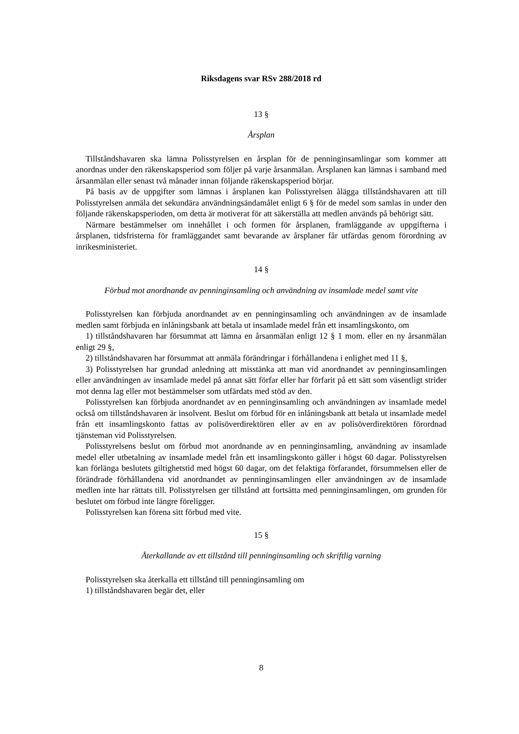Riksdagens svar RSv 288/2018 rd
13 §
Årsplan
Tillståndshavaren ska lämna Polisstyrelsen en årsplan för de penninginsamlingar som kommer att anordnas under den räkenskapsperiod som följer på varje årsanmälan. Årsplanen kan lämnas i samband med årsanmälan eller senast två månader innan följande räkenskapsperiod börjar.
På basis av de uppgifter som lämnas i årsplanen kan Polisstyrelsen ålägga tillståndshavaren att till Polisstyrelsen anmäla det sekundära användningsändamålet enligt 6 § för de medel som samlas in under den följande räkenskapsperioden, om detta är motiverat för att säkerställa att medlen används på behörigt sätt.
Närmare bestämmelser om innehållet i och formen för årsplanen, framläggande av uppgifterna i årsplanen, tidsfristerna för framläggandet samt bevarande av årsplaner får utfärdas genom förordning av inrikesministeriet.
14 §
Förbud mot anordnande av penninginsamling och användning av insamlade medel samt vite
Polisstyrelsen kan förbjuda anordnandet av en penninginsamling och användningen av de insamlade medlen samt förbjuda en inlåningsbank att betala ut insamlade medel från ett insamlingskonto, om
1) tillståndshavaren har försummat att lämna en årsanmälan enligt 12 § 1 mom. eller en ny årsanmälan enligt 29 §,
2) tillståndshavaren har försummat att anmäla förändringar i förhållandena i enlighet med 11 §,
3) Polisstyrelsen har grundad anledning att misstänka att man vid anordnandet av penninginsamlingen eller användningen av insamlade medel på annat sätt förfar eller har förfarit på ett sätt som väsentligt strider mot denna lag eller mot bestämmelser som utfärdats med stöd av den.
Polisstyrelsen kan förbjuda anordnandet av en penninginsamling och användningen av insamlade medel också om tillståndshavaren är insolvent. Beslut om förbud för en inlåningsbank att betala ut insamlade medel från ett insamlingskonto fattas av polisöverdirektören eller av en av polisöverdirektören förordnad tjänsteman vid Polisstyrelsen.
Polisstyrelsens beslut om förbud mot anordnande av en penninginsamling, användning av insamlade medel eller utbetalning av insamlade medel från ett insamlingskonto gäller i högst 60 dagar. Polisstyrelsen kan förlänga beslutets giltighetstid med högst 60 dagar, om det felaktiga förfarandet, försummelsen eller de förändrade förhållandena vid anordnandet av penninginsamlingen eller användningen av de insamlade medlen inte har rättats till. Polisstyrelsen ger tillstånd att fortsätta med penninginsamlingen, om grunden för beslutet om förbud inte längre föreligger.
Polisstyrelsen kan förena sitt förbud med vite.
15 §
Återkallande av ett tillstånd till penninginsamling och skriftlig varning
Polisstyrelsen ska återkalla ett tillstånd till penninginsamling om
1) tillståndshavaren begär det, eller
8